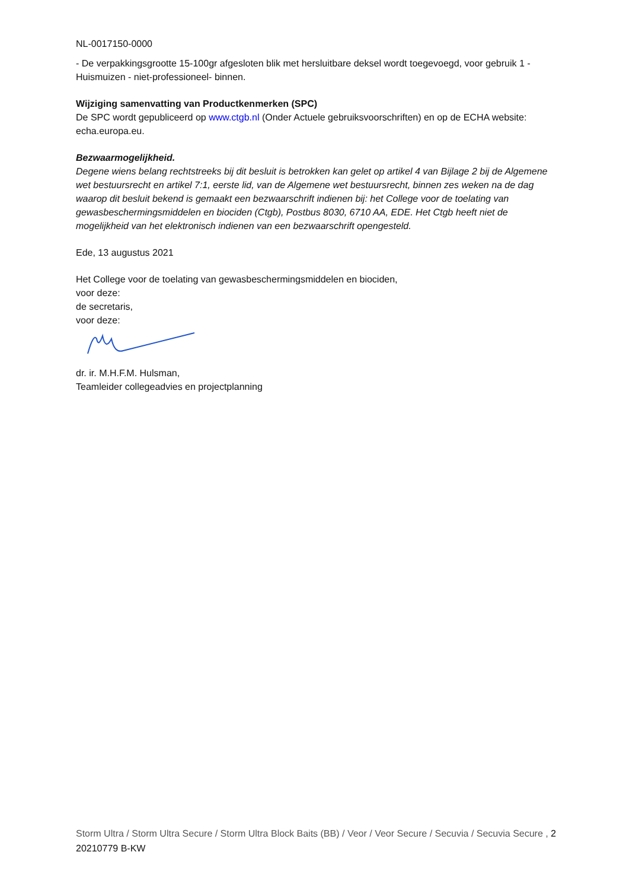NL-0017150-0000
- De verpakkingsgrootte 15-100gr afgesloten blik met hersluitbare deksel wordt toegevoegd, voor gebruik 1 - Huismuizen - niet-professioneel- binnen.
Wijziging samenvatting van Productkenmerken (SPC)
De SPC wordt gepubliceerd op www.ctgb.nl (Onder Actuele gebruiksvoorschriften) en op de ECHA website: echa.europa.eu.
Bezwaarmogelijkheid.
Degene wiens belang rechtstreeks bij dit besluit is betrokken kan gelet op artikel 4 van Bijlage 2 bij de Algemene wet bestuursrecht en artikel 7:1, eerste lid, van de Algemene wet bestuursrecht, binnen zes weken na de dag waarop dit besluit bekend is gemaakt een bezwaarschrift indienen bij: het College voor de toelating van gewasbeschermingsmiddelen en biociden (Ctgb), Postbus 8030, 6710 AA, EDE. Het Ctgb heeft niet de mogelijkheid van het elektronisch indienen van een bezwaarschrift opengesteld.
Ede, 13 augustus 2021
Het College voor de toelating van gewasbeschermingsmiddelen en biociden,
voor deze:
de secretaris,
voor deze:
dr. ir. M.H.F.M. Hulsman,
Teamleider collegeadvies en projectplanning
Storm Ultra / Storm Ultra Secure / Storm Ultra Block Baits (BB) / Veor / Veor Secure / Secuvia / Secuvia Secure , 20210779 B-KW
2